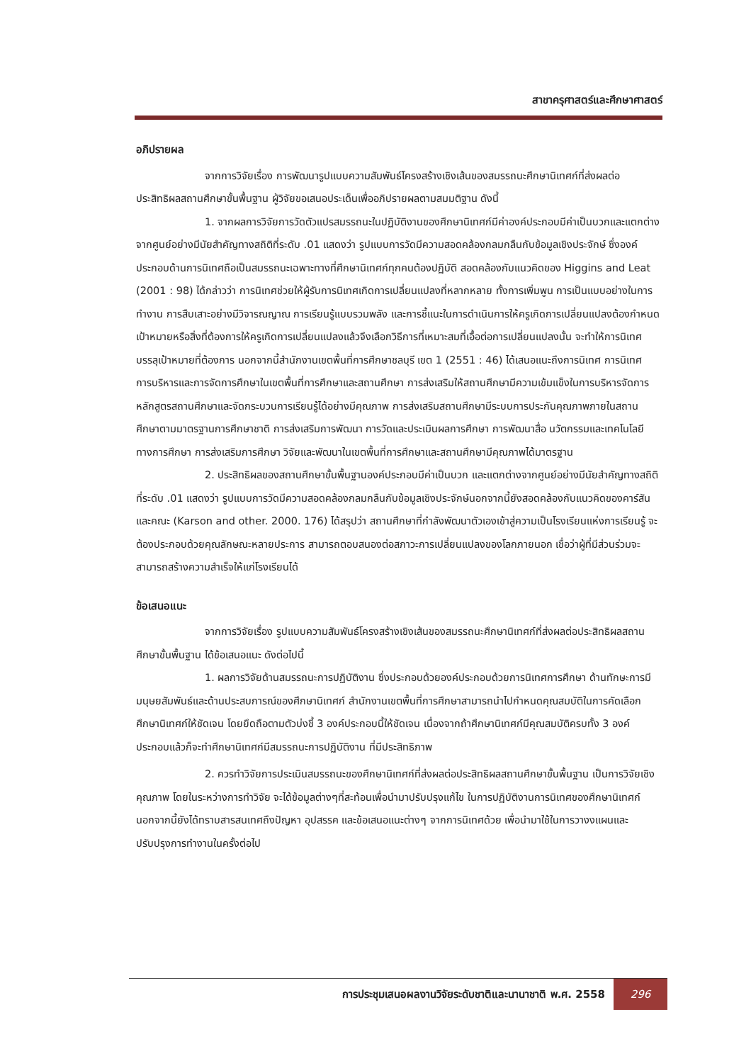สาขาครุศาสตร์และศึกษาศาสตร์
อภิปรายผล
จากการวิจัยเรื่อง การพัฒนารูปแบบความสัมพันธ์โครงสร้างเชิงเส้นของสมรรถนะศึกษานิเทศก์ที่ส่งผลต่อประสิทธิผลสถานศึกษาขั้นพื้นฐาน ผู้วิจัยขอเสนอประเด็นเพื่ออภิปรายผลตามสมมติฐาน ดังนี้
1. จากผลการวิจัยการวัดตัวแปรสมรรถนะในปฏิบัติงานของศึกษานิเทศก์มีค่าองค์ประกอบมีค่าเป็นบวกและแตกต่างจากศูนย์อย่างมีนัยสำคัญทางสถิติที่ระดับ .01 แสดงว่า รูปแบบการวัดมีความสอดคล้องกลมกลืนกับข้อมูลเชิงประจักษ์ ซึ่งองค์ประกอบด้านการนิเทศถือเป็นสมรรถนะเฉพาะทางที่ศึกษานิเทศก์ทุกคนต้องปฏิบัติ สอดคล้องกับแนวคิดของ Higgins and Leat (2001 : 98) ได้กล่าวว่า การนิเทศช่วยให้ผู้รับการนิเทศเกิดการเปลี่ยนแปลงที่หลากหลาย ทั้งการเพิ่มพูน การเป็นแบบอย่างในการทำงาน การสืบเสาะอย่างมีวิจารณญาณ การเรียนรู้แบบรวมพลัง และการชี้แนะในการดำเนินการให้ครูเกิดการเปลี่ยนแปลงต้องกำหนดเป้าหมายหรือสิ่งที่ต้องการให้ครูเกิดการเปลี่ยนแปลงแล้วจึงเลือกวิธีการที่เหมาะสมที่เอื้อต่อการเปลี่ยนแปลงนั้น จะทำให้การนิเทศบรรลุเป้าหมายที่ต้องการ นอกจากนี้สำนักงานเขตพื้นที่การศึกษาชลบุรี เขต 1 (2551 : 46) ได้เสนอแนะถึงการนิเทศ การนิเทศ การบริหารและการจัดการศึกษาในเขตพื้นที่การศึกษาและสถานศึกษา การส่งเสริมให้สถานศึกษามีความเข้มแข็งในการบริหารจัดการหลักสูตรสถานศึกษาและจัดกระบวนการเรียนรู้ได้อย่างมีคุณภาพ การส่งเสริมสถานศึกษามีระบบการประกันคุณภาพภายในสถานศึกษาตามมาตรฐานการศึกษาชาติ การส่งเสริมการพัฒนา การวัดและประเมินผลการศึกษา การพัฒนาสื่อ นวัตกรรมและเทคโนโลยีทางการศึกษา การส่งเสริมการศึกษา วิจัยและพัฒนาในเขตพื้นที่การศึกษาและสถานศึกษามีคุณภาพได้มาตรฐาน
2. ประสิทธิผลของสถานศึกษาขั้นพื้นฐานองค์ประกอบมีค่าเป็นบวก และแตกต่างจากศูนย์อย่างมีนัยสำคัญทางสถิติที่ระดับ .01 แสดงว่า รูปแบบการวัดมีความสอดคล้องกลมกลืนกับข้อมูลเชิงประจักษ์นอกจากนี้ยังสอดคล้องกับแนวคิดของคาร์สัน และคณะ (Karson and other. 2000. 176) ได้สรุปว่า สถานศึกษาที่กำลังพัฒนาตัวเองเข้าสู่ความเป็นโรงเรียนแห่งการเรียนรู้ จะต้องประกอบด้วยคุณลักษณะหลายประการ สามารถตอบสนองต่อสภาวะการเปลี่ยนแปลงของโลกภายนอก เชื่อว่าผู้ที่มีส่วนร่วมจะสามารถสร้างความสำเร็จให้แก่โรงเรียนได้
ข้อเสนอแนะ
จากการวิจัยเรื่อง รูปแบบความสัมพันธ์โครงสร้างเชิงเส้นของสมรรถนะศึกษานิเทศก์ที่ส่งผลต่อประสิทธิผลสถานศึกษาขั้นพื้นฐาน ได้ข้อเสนอแนะ ดังต่อไปนี้
1. ผลการวิจัยด้านสมรรถนะการปฏิบัติงาน ซึ่งประกอบด้วยองค์ประกอบด้วยการนิเทศการศึกษา ด้านทักษะการมีมนุษยสัมพันธ์และด้านประสบการณ์ของศึกษานิเทศก์ สำนักงานเขตพื้นที่การศึกษาสามารถนำไปกำหนดคุณสมบัติในการคัดเลือกศึกษานิเทศก์ให้ชัดเจน โดยยึดถือตามตัวบ่งชี้ 3 องค์ประกอบนี้ให้ชัดเจน เนื่องจากถ้าศึกษานิเทศก์มีคุณสมบัติครบทั้ง 3 องค์ประกอบแล้วก็จะทำศึกษานิเทศก์มีสมรรถนะการปฏิบัติงาน ที่มีประสิทธิภาพ
2. ควรทำวิจัยการประเมินสมรรถนะของศึกษานิเทศก์ที่ส่งผลต่อประสิทธิผลสถานศึกษาขั้นพื้นฐาน เป็นการวิจัยเชิงคุณภาพ โดยในระหว่างการทำวิจัย จะได้ข้อมูลต่างๆที่สะท้อนเพื่อนำมาปรับปรุงแก้ไข ในการปฏิบัติงานการนิเทศของศึกษานิเทศก์ นอกจากนี้ยังได้ทราบสารสนเทศถึงปัญหา อุปสรรค และข้อเสนอแนะต่างๆ จากการนิเทศด้วย เพื่อนำมาใช้ในการวางงแผนและปรับปรุงการทำงานในครั้งต่อไป
การประชุมเสนอผลงานวิจัยระดับชาติและนานาชาติ พ.ศ. 2558 296